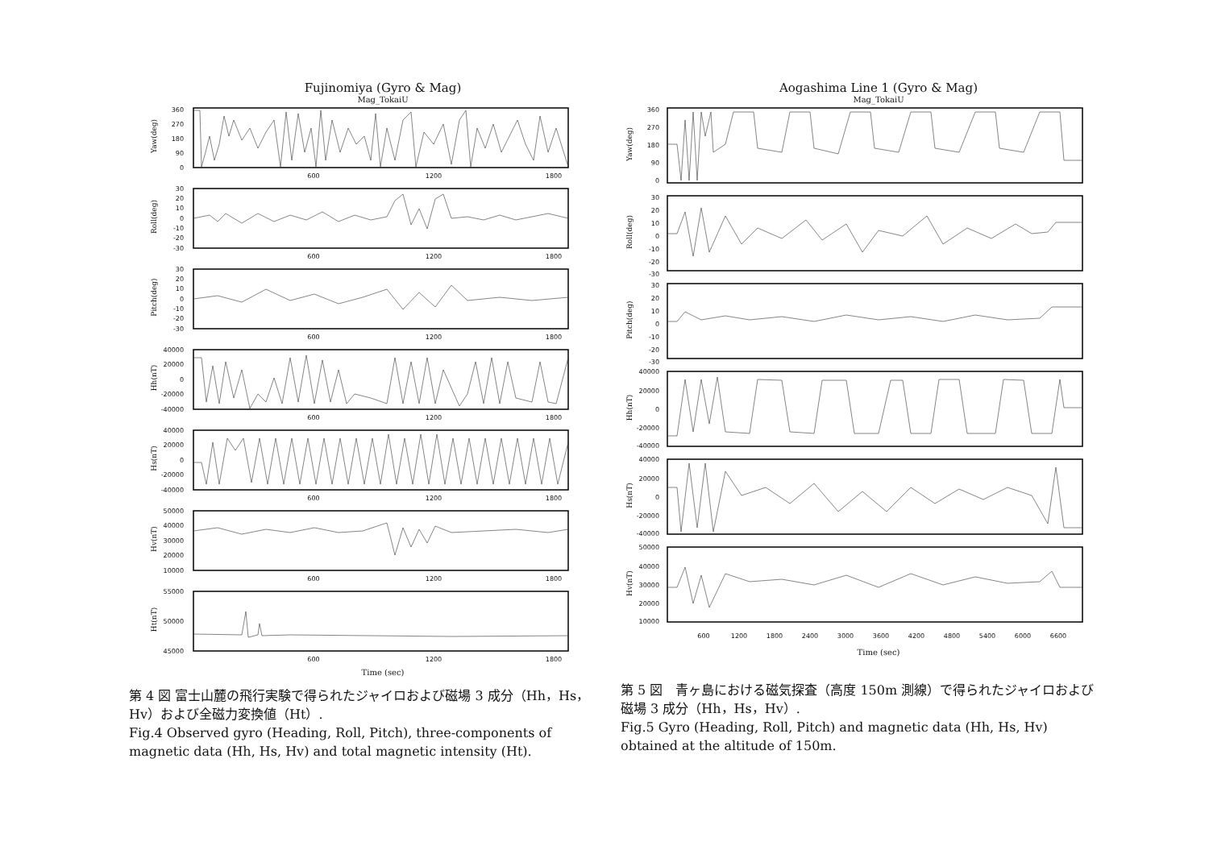Fujinomiya (Gyro & Mag)
Mag_TokaiU
Yaw(deg)
360
270
180
90
0
600
1200
1800
Roll(deg)
30
20
10
0
-10
-20
-30
600
1200
1800
Pitch(deg)
30
20
10
0
-10
-20
-30
600
1200
1800
Hh(nT)
40000
20000
0
-20000
-40000
600
1200
1800
Hs(nT)
40000
20000
0
-20000
-40000
600
1200
1800
Hv(nT)
50000
40000
30000
20000
10000
600
1200
1800
Ht(nT)
55000
50000
45000
600
1200
1800
Time (sec)
第 4 図 富士山麓の飛行実験で得られたジャイロおよび磁場 3 成分（Hh，Hs，Hv）および全磁力変換値（Ht）.
Fig.4 Observed gyro (Heading, Roll, Pitch), three-components of magnetic data (Hh, Hs, Hv) and total magnetic intensity (Ht).
Aogashima Line 1 (Gyro & Mag)
Mag_TokaiU
Yaw(deg)
360
270
180
90
0
Roll(deg)
30
20
10
0
-10
-20
-30
Pitch(deg)
30
20
10
0
-10
-20
-30
Hh(nT)
40000
20000
0
-20000
-40000
Hs(nT)
40000
20000
0
-20000
-40000
Hv(nT)
50000
40000
30000
20000
10000
600
1200
1800
2400
3000
3600
4200
4800
5400
6000
6600
Time (sec)
第 5 図　青ヶ島における磁気探査（高度 150m 測線）で得られたジャイロおよび磁場 3 成分（Hh，Hs，Hv）.
Fig.5 Gyro (Heading, Roll, Pitch) and magnetic data (Hh, Hs, Hv) obtained at the altitude of 150m.